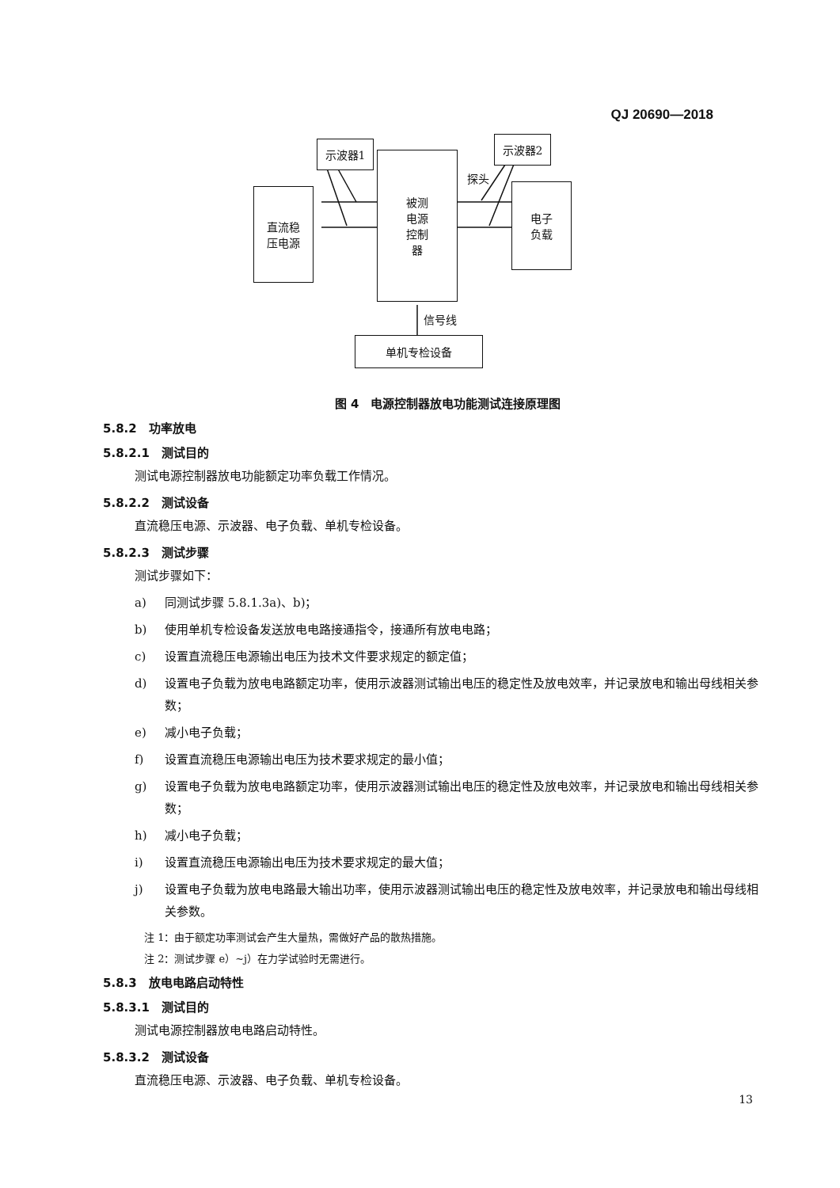QJ 20690—2018
直流稳
压电源
示波器1
被测
电源
控制
器
示波器2
电子
负载
单机专检设备
探头
信号线
图 4　电源控制器放电功能测试连接原理图
5.8.2　功率放电
5.8.2.1　测试目的
测试电源控制器放电功能额定功率负载工作情况。
5.8.2.2　测试设备
直流稳压电源、示波器、电子负载、单机专检设备。
5.8.2.3　测试步骤
测试步骤如下：
a) 同测试步骤 5.8.1.3a)、b)；
b) 使用单机专检设备发送放电电路接通指令，接通所有放电电路；
c) 设置直流稳压电源输出电压为技术文件要求规定的额定值；
d) 设置电子负载为放电电路额定功率，使用示波器测试输出电压的稳定性及放电效率，并记录放电和输出母线相关参数；
e) 减小电子负载；
f) 设置直流稳压电源输出电压为技术要求规定的最小值；
g) 设置电子负载为放电电路额定功率，使用示波器测试输出电压的稳定性及放电效率，并记录放电和输出母线相关参数；
h) 减小电子负载；
i) 设置直流稳压电源输出电压为技术要求规定的最大值；
j) 设置电子负载为放电电路最大输出功率，使用示波器测试输出电压的稳定性及放电效率，并记录放电和输出母线相关参数。
注 1：由于额定功率测试会产生大量热，需做好产品的散热措施。
注 2：测试步骤 e）~j）在力学试验时无需进行。
5.8.3　放电电路启动特性
5.8.3.1　测试目的
测试电源控制器放电电路启动特性。
5.8.3.2　测试设备
直流稳压电源、示波器、电子负载、单机专检设备。
13